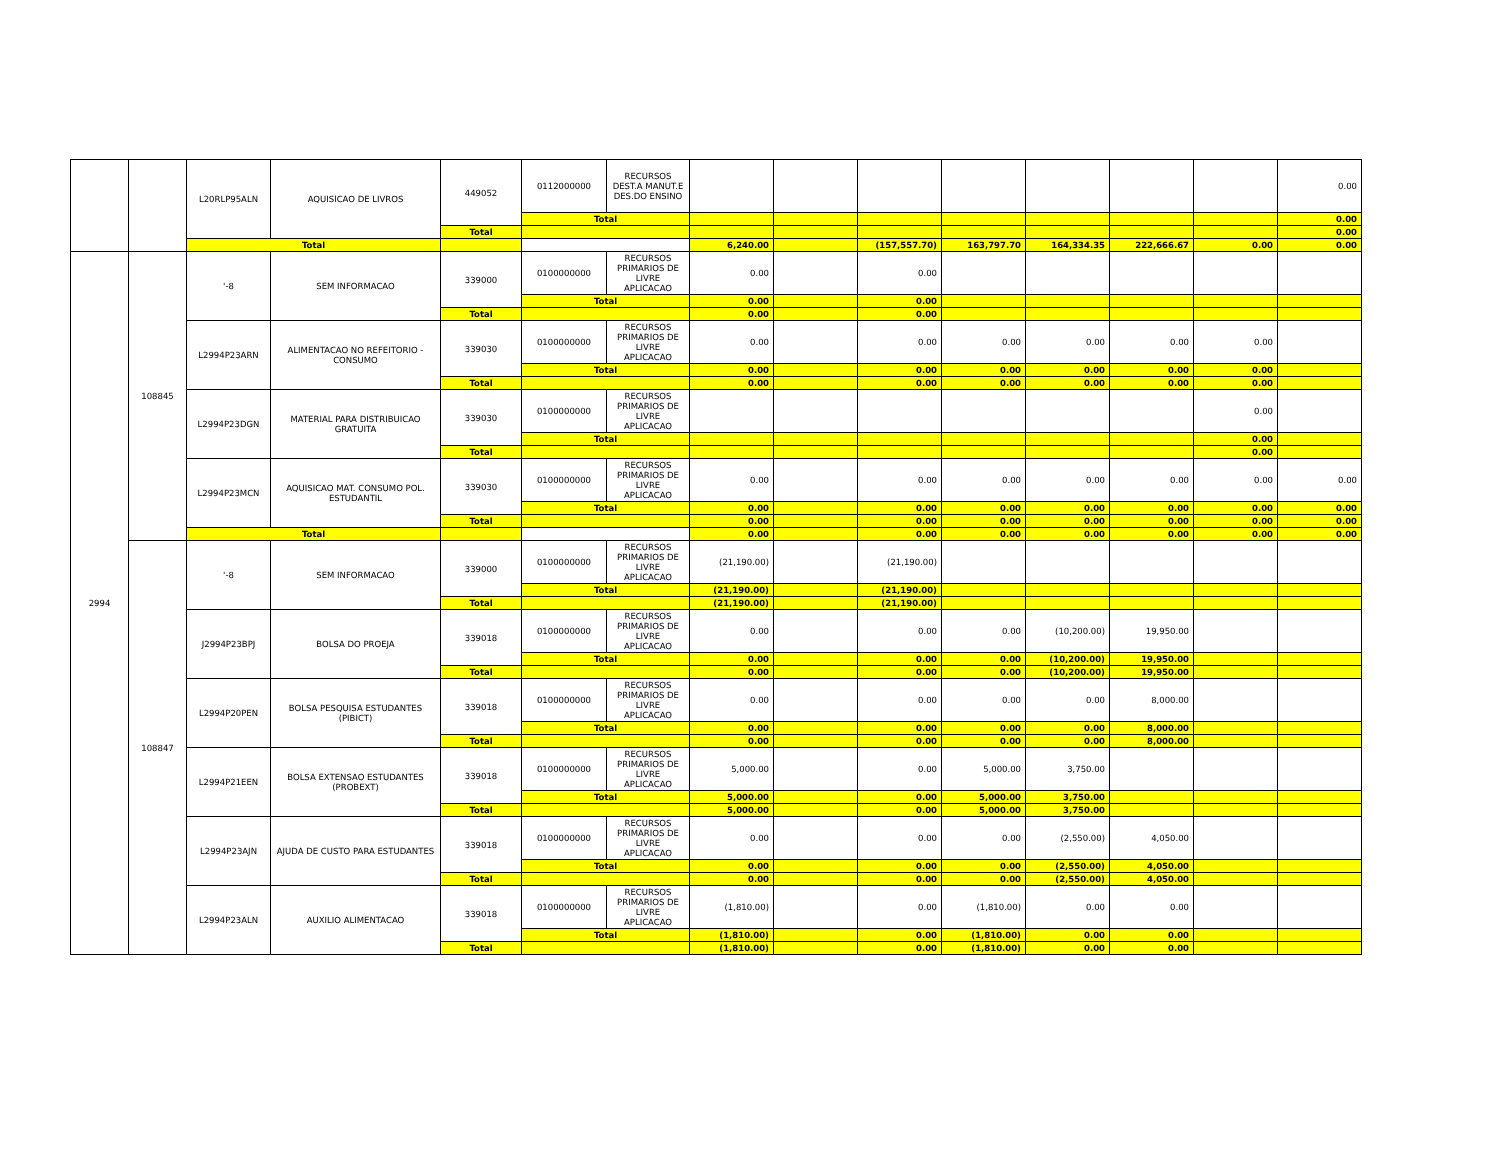| | | L20RLP95ALN | AQUISICAO DE LIVROS | 449052 | 0112000000 | RECURSOS DEST.A MANUT.E DES.DO ENSINO | | | | | | | | 0.00 |
| | | | | | Total | | | | | | | | | 0.00 |
| | | | | Total | | | | | | | | | | 0.00 |
| | | Total | | | | | 6,240.00 | | (157,557.70) | 163,797.70 | 164,334.35 | 222,666.67 | 0.00 | 0.00 |
| 2994 | 108845 | '-8 | SEM INFORMACAO | 339000 | 0100000000 | RECURSOS PRIMARIOS DE LIVRE APLICACAO | 0.00 | | 0.00 | | | | | |
| | | | | | Total | | 0.00 | | 0.00 | | | | | |
| | | | | Total | | | 0.00 | | 0.00 | | | | | |
| | | L2994P23ARN | ALIMENTACAO NO REFEITORIO - CONSUMO | 339030 | 0100000000 | RECURSOS PRIMARIOS DE LIVRE APLICACAO | 0.00 | | 0.00 | 0.00 | 0.00 | 0.00 | 0.00 | |
| | | | | | Total | | 0.00 | | 0.00 | 0.00 | 0.00 | 0.00 | 0.00 | |
| | | | | Total | | | 0.00 | | 0.00 | 0.00 | 0.00 | 0.00 | 0.00 | |
| | | L2994P23DGN | MATERIAL PARA DISTRIBUICAO GRATUITA | 339030 | 0100000000 | RECURSOS PRIMARIOS DE LIVRE APLICACAO | | | | | | | 0.00 | |
| | | | | | Total | | | | | | | | 0.00 | |
| | | | | Total | | | | | | | | | 0.00 | |
| | | L2994P23MCN | AQUISICAO MAT. CONSUMO POL. ESTUDANTIL | 339030 | 0100000000 | RECURSOS PRIMARIOS DE LIVRE APLICACAO | 0.00 | | 0.00 | 0.00 | 0.00 | 0.00 | 0.00 | 0.00 |
| | | | | | Total | | 0.00 | | 0.00 | 0.00 | 0.00 | 0.00 | 0.00 | 0.00 |
| | | | | Total | | | 0.00 | | 0.00 | 0.00 | 0.00 | 0.00 | 0.00 | 0.00 |
| | | Total | | | | | 0.00 | | 0.00 | 0.00 | 0.00 | 0.00 | 0.00 | 0.00 |
| | 108847 | '-8 | SEM INFORMACAO | 339000 | 0100000000 | RECURSOS PRIMARIOS DE LIVRE APLICACAO | (21,190.00) | | (21,190.00) | | | | | |
| | | | | | Total | | (21,190.00) | | (21,190.00) | | | | | |
| | | | | Total | | | (21,190.00) | | (21,190.00) | | | | | |
| | | J2994P23BPJ | BOLSA DO PROEJA | 339018 | 0100000000 | RECURSOS PRIMARIOS DE LIVRE APLICACAO | 0.00 | | 0.00 | 0.00 | (10,200.00) | 19,950.00 | | |
| | | | | | Total | | 0.00 | | 0.00 | 0.00 | (10,200.00) | 19,950.00 | | |
| | | | | Total | | | 0.00 | | 0.00 | 0.00 | (10,200.00) | 19,950.00 | | |
| | | L2994P20PEN | BOLSA PESQUISA ESTUDANTES (PIBICT) | 339018 | 0100000000 | RECURSOS PRIMARIOS DE LIVRE APLICACAO | 0.00 | | 0.00 | 0.00 | 0.00 | 8,000.00 | | |
| | | | | | Total | | 0.00 | | 0.00 | 0.00 | 0.00 | 8,000.00 | | |
| | | | | Total | | | 0.00 | | 0.00 | 0.00 | 0.00 | 8,000.00 | | |
| | | L2994P21EEN | BOLSA EXTENSAO ESTUDANTES (PROBEXT) | 339018 | 0100000000 | RECURSOS PRIMARIOS DE LIVRE APLICACAO | 5,000.00 | | 0.00 | 5,000.00 | 3,750.00 | | | |
| | | | | | Total | | 5,000.00 | | 0.00 | 5,000.00 | 3,750.00 | | | |
| | | | | Total | | | 5,000.00 | | 0.00 | 5,000.00 | 3,750.00 | | | |
| | | L2994P23AJN | AJUDA DE CUSTO PARA ESTUDANTES | 339018 | 0100000000 | RECURSOS PRIMARIOS DE LIVRE APLICACAO | 0.00 | | 0.00 | 0.00 | (2,550.00) | 4,050.00 | | |
| | | | | | Total | | 0.00 | | 0.00 | 0.00 | (2,550.00) | 4,050.00 | | |
| | | | | Total | | | 0.00 | | 0.00 | 0.00 | (2,550.00) | 4,050.00 | | |
| | | L2994P23ALN | AUXILIO ALIMENTACAO | 339018 | 0100000000 | RECURSOS PRIMARIOS DE LIVRE APLICACAO | (1,810.00) | | 0.00 | (1,810.00) | 0.00 | 0.00 | | |
| | | | | | Total | | (1,810.00) | | 0.00 | (1,810.00) | 0.00 | 0.00 | | |
| | | | | Total | | | (1,810.00) | | 0.00 | (1,810.00) | 0.00 | 0.00 | | |